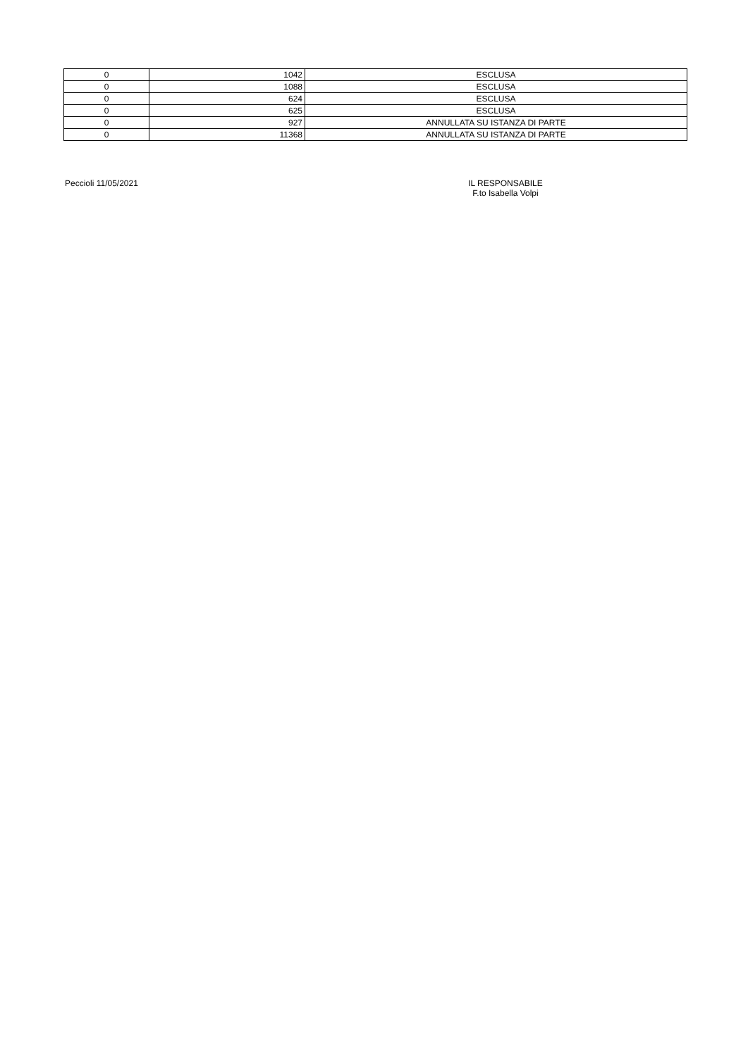| 0 | 1042 | ESCLUSA |
| 0 | 1088 | ESCLUSA |
| 0 | 624 | ESCLUSA |
| 0 | 625 | ESCLUSA |
| 0 | 927 | ANNULLATA SU ISTANZA DI PARTE |
| 0 | 11368 | ANNULLATA SU ISTANZA DI PARTE |
Peccioli 11/05/2021 IL RESPONSABILE
F.to Isabella Volpi